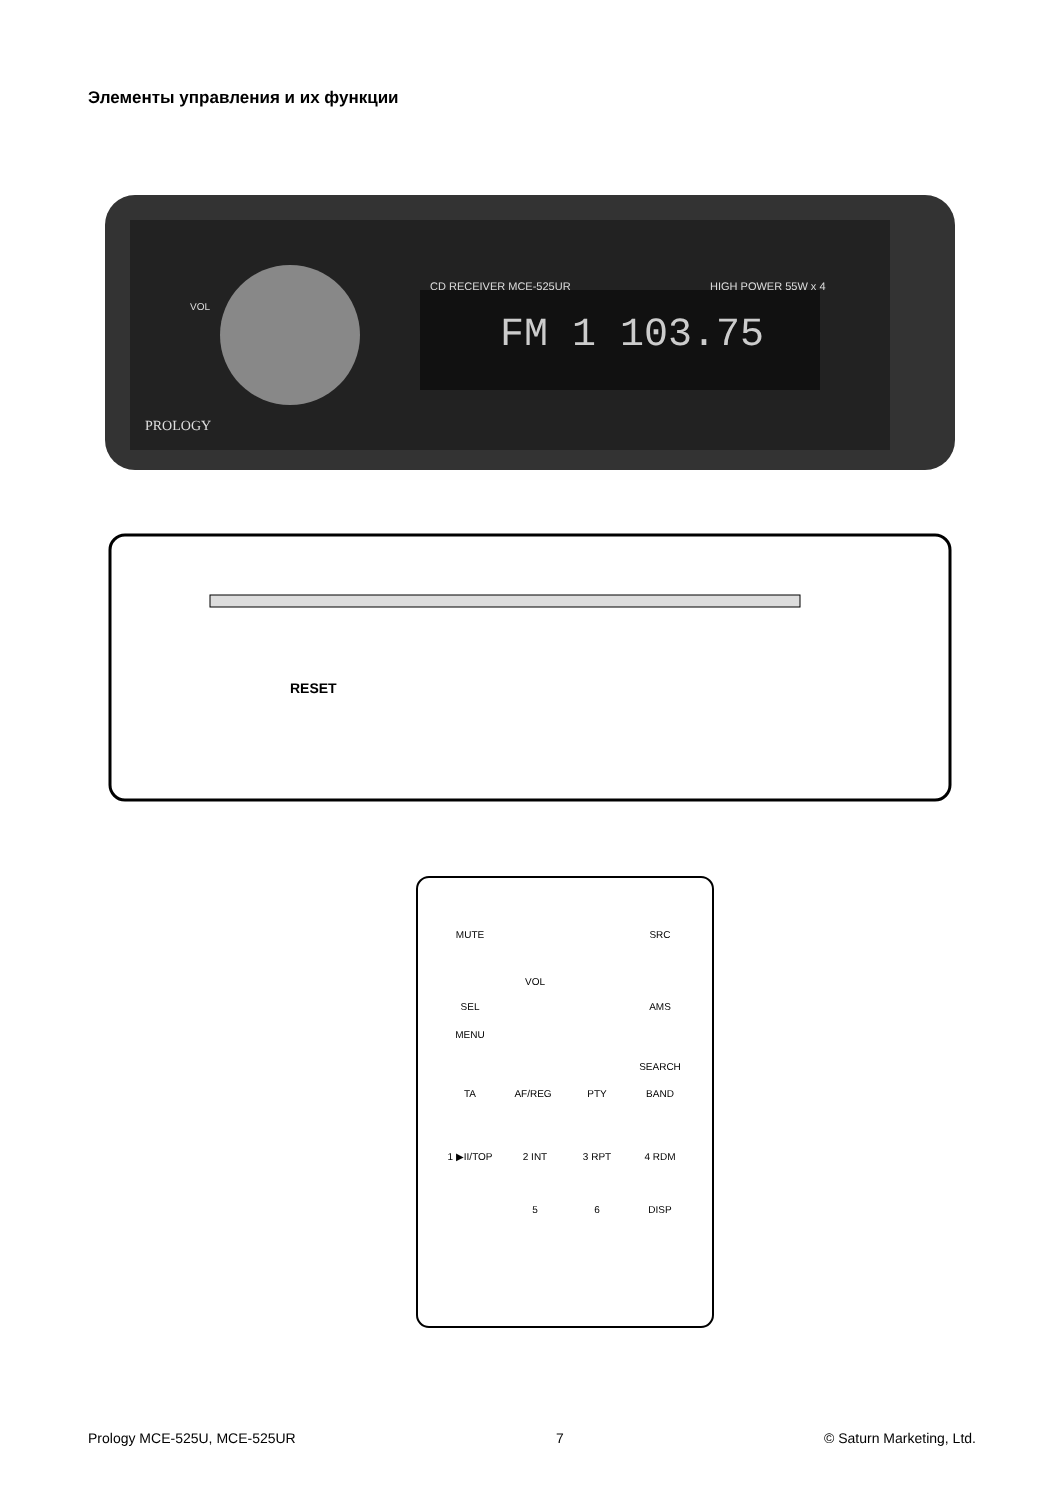Элементы управления и их функции
CD RECEIVER MCE-525UR
HIGH POWER 55W x 4
FM 1 103.75
PROLOGY
VOL
RESET
MUTE
SRC
VOL
SEL
MENU
AMS
SEARCH
BAND
TA
AF/REG
PTY
1 ▶II/TOP
2 INT
3 RPT
4 RDM
5
6
DISP
Prology MCE-525U, MCE-525UR 7 © Saturn Marketing, Ltd.